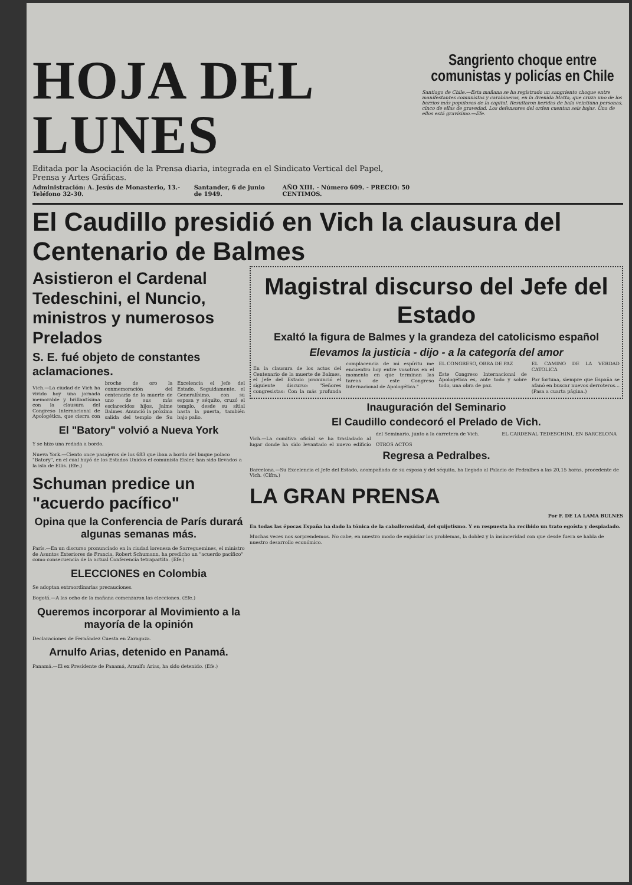HOJA DEL LUNES
Editada por la Asociación de la Prensa diaria, integrada en el Sindicato Vertical del Papel, Prensa y Artes Gráficas.
Administración: A. Jesús de Monasterio, 13.-Teléfono 32-30. Santander, 6 de junio de 1949. AÑO XIII. - Número 609. - PRECIO: 50 CENTIMOS.
Sangriento choque entre comunistas y policías en Chile
Santiago de Chile.—Esta mañana se ha registrado un sangriento choque entre manifestantes comunistas y carabineros, en la Avenida Matta, que cruza uno de los barrios más populosos de la capital. Resultaron heridas de bala veintiuna personas, cinco de ellas de gravedad. Los defensores del orden cuentan seis bajas. Una de ellos está gravísimo.—Efe.
El Caudillo presidió en Vich la clausura del Centenario de Balmes
Asistieron el Cardenal Tedeschini, el Nuncio, ministros y numerosos Prelados
S. E. fué objeto de constantes aclamaciones.
Vich.—La ciudad de Vich ha vivido hoy una jornada memorable y brillantísima con la clausura del Congreso Internacional de Apologética, que cierra con broche de oro la conmemoración del centenario de la muerte de uno de sus más esclarecidos hijos, Jaime Balmes. Anunció la próxima salida del templo de Su Excelencia el Jefe del Estado. Seguidamente, el Generalísimo, con su esposa y séquito, cruzó el templo, desde su sitial hasta la puerta, también bajo palio.
El "Batory" volvió a Nueva York
Y se hizo una redada a bordo.
Nueva York.—Ciento once pasajeros de los 683 que iban a bordo del buque polaco "Batory", en el cual huyó de los Estados Unidos el comunista Eisler, han sido llevados a la isla de Ellis. (Efe.)
Schuman predice un "acuerdo pacífico"
Opina que la Conferencia de París durará algunas semanas más.
París.—En un discurso pronunciado en la ciudad lorenesa de Sarreguemines, el ministro de Asuntos Exteriores de Francia, Robert Schumann, ha predicho un "acuerdo pacífico" como consecuencia de la actual Conferencia tetrapartita. (Efe.)
ELECCIONES en Colombia
Se adoptan extraordinarias precauciones.
Bogotá.—A las ocho de la mañana comenzaron las elecciones. (Efe.)
Queremos incorporar al Movimiento a la mayoría de la opinión
Declaraciones de Fernández Cuesta en Zaragoza.
Arnulfo Arias, detenido en Panamá.
Panamá.—El ex Presidente de Panamá, Arnulfo Arias, ha sido detenido. (Efe.)
Magistral discurso del Jefe del Estado
Exaltó la figura de Balmes y la grandeza del catolicismo español
Elevamos la justicia - dijo - a la categoría del amor
En la clausura de los actos del Centenario de la muerte de Balmes, el Jefe del Estado pronunció el siguiente discurso: "Señores congresistas: Con la más profunda complacencia de mi espíritu me encuentro hoy entre vosotros en el momento en que terminan las tareas de este Congreso Internacional de Apologética."
EL CONGRESO, OBRA DE PAZ
Este Congreso Internacional de Apologética es, ante todo y sobre todo, una obra de paz.
EL CAMINO DE LA VERDAD CATOLICA
Por fortuna, siempre que España se afanó en buscar nuevos derroteros... (Pasa a cuarta página.)
Inauguración del Seminario
El Caudillo condecoró el Prelado de Vich.
Vich.—La comitiva oficial se ha trasladado al lugar donde ha sido levantado el nuevo edificio del Seminario, junto a la carretera de Vich.
OTROS ACTOS
EL CARDENAL TEDESCHINI, EN BARCELONA
Regresa a Pedralbes.
Barcelona.—Su Excelencia el Jefe del Estado, acompañado de su esposa y del séquito, ha llegado al Palacio de Pedralbes a las 20,15 horas, procedente de Vich. (Cifra.)
LA GRAN PRENSA
Por F. DE LA LAMA BULNES
En todas las épocas España ha dado la tónica de la caballerosidad, del quijotismo. Y en respuesta ha recibido un trato egoísta y despiadado.
Muchas veces nos sorprendemos. No cabe, en nuestro modo de enjuiciar los problemas, la doblez y la insinceridad con que desde fuera se habla de nuestro desarrollo económico.